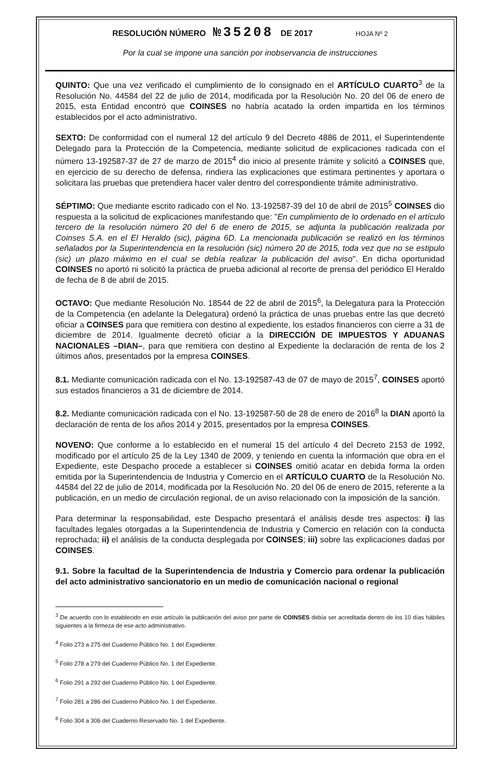RESOLUCIÓN NÚMERO №35208 DE 2017 HOJA Nº 2
Por la cual se impone una sanción por inobservancia de instrucciones
QUINTO: Que una vez verificado el cumplimiento de lo consignado en el ARTÍCULO CUARTO<sup>3</sup> de la Resolución No. 44584 del 22 de julio de 2014, modificada por la Resolución No. 20 del 06 de enero de 2015, esta Entidad encontró que COINSES no habría acatado la orden impartida en los términos establecidos por el acto administrativo.
SEXTO: De conformidad con el numeral 12 del artículo 9 del Decreto 4886 de 2011, el Superintendente Delegado para la Protección de la Competencia, mediante solicitud de explicaciones radicada con el número 13-192587-37 de 27 de marzo de 2015<sup>4</sup> dio inicio al presente trámite y solicitó a COINSES que, en ejercicio de su derecho de defensa, rindiera las explicaciones que estimara pertinentes y aportara o solicitara las pruebas que pretendiera hacer valer dentro del correspondiente trámite administrativo.
SÉPTIMO: Que mediante escrito radicado con el No. 13-192587-39 del 10 de abril de 2015<sup>5</sup> COINSES dio respuesta a la solicitud de explicaciones manifestando que: "En cumplimiento de lo ordenado en el artículo tercero de la resolución número 20 del 6 de enero de 2015, se adjunta la publicación realizada por Coinses S.A. en el El Heraldo (sic), página 6D. La mencionada publicación se realizó en los términos señalados por la Superintendencia en la resolución (sic) número 20 de 2015, toda vez que no se estipulo (sic) un plazo máximo en el cual se debía realizar la publicación del aviso". En dicha oportunidad COINSES no aportó ni solicitó la práctica de prueba adicional al recorte de prensa del periódico El Heraldo de fecha de 8 de abril de 2015.
OCTAVO: Que mediante Resolución No. 18544 de 22 de abril de 2015<sup>6</sup>, la Delegatura para la Protección de la Competencia (en adelante la Delegatura) ordenó la práctica de unas pruebas entre las que decretó oficiar a COINSES para que remitiera con destino al expediente, los estados financieros con cierre a 31 de diciembre de 2014. Igualmente decretó oficiar a la DIRECCIÓN DE IMPUESTOS Y ADUANAS NACIONALES –DIAN–, para que remitiera con destino al Expediente la declaración de renta de los 2 últimos años, presentados por la empresa COINSES.
8.1. Mediante comunicación radicada con el No. 13-192587-43 de 07 de mayo de 2015<sup>7</sup>, COINSES aportó sus estados financieros a 31 de diciembre de 2014.
8.2. Mediante comunicación radicada con el No. 13-192587-50 de 28 de enero de 2016<sup>8</sup> la DIAN aportó la declaración de renta de los años 2014 y 2015, presentados por la empresa COINSES.
NOVENO: Que conforme a lo establecido en el numeral 15 del artículo 4 del Decreto 2153 de 1992, modificado por el artículo 25 de la Ley 1340 de 2009, y teniendo en cuenta la información que obra en el Expediente, este Despacho procede a establecer si COINSES omitió acatar en debida forma la orden emitida por la Superintendencia de Industria y Comercio en el ARTÍCULO CUARTO de la Resolución No. 44584 del 22 de julio de 2014, modificada por la Resolución No. 20 del 06 de enero de 2015, referente a la publicación, en un medio de circulación regional, de un aviso relacionado con la imposición de la sanción.
Para determinar la responsabilidad, este Despacho presentará el análisis desde tres aspectos: i) las facultades legales otorgadas a la Superintendencia de Industria y Comercio en relación con la conducta reprochada; ii) el análisis de la conducta desplegada por COINSES; iii) sobre las explicaciones dadas por COINSES.
9.1. Sobre la facultad de la Superintendencia de Industria y Comercio para ordenar la publicación del acto administrativo sancionatorio en un medio de comunicación nacional o regional
<sup>3</sup> De acuerdo con lo establecido en este artículo la publicación del aviso por parte de COINSES debía ser acreditada dentro de los 10 días hábiles siguientes a la firmeza de ese acto administrativo.
<sup>4</sup> Folio 273 a 275 del Cuaderno Público No. 1 del Expediente.
<sup>5</sup> Folio 278 a 279 del Cuaderno Público No. 1 del Expediente.
<sup>6</sup> Folio 291 a 292 del Cuaderno Público No. 1 del Expediente.
<sup>7</sup> Folio 281 a 286 del Cuaderno Público No. 1 del Expediente.
<sup>8</sup> Folio 304 a 306 del Cuaderno Reservado No. 1 del Expediente.